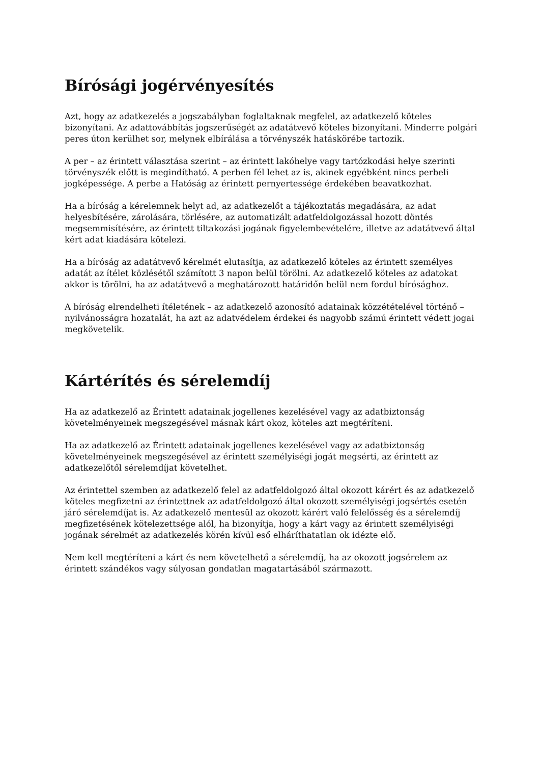Bírósági jogérvényesítés
Azt, hogy az adatkezelés a jogszabályban foglaltaknak megfelel, az adatkezelő köteles bizonyítani. Az adattovábbítás jogszerűségét az adatátvevő köteles bizonyítani. Minderre polgári peres úton kerülhet sor, melynek elbírálása a törvényszék hatáskörébe tartozik.
A per – az érintett választása szerint – az érintett lakóhelye vagy tartózkodási helye szerinti törvényszék előtt is megindítható. A perben fél lehet az is, akinek egyébként nincs perbeli jogképessége. A perbe a Hatóság az érintett pernyertessége érdekében beavatkozhat.
Ha a bíróság a kérelemnek helyt ad, az adatkezelőt a tájékoztatás megadására, az adat helyesbítésére, zárolására, törlésére, az automatizált adatfeldolgozással hozott döntés megsemmisítésére, az érintett tiltakozási jogának figyelembevételére, illetve az adatátvevő által kért adat kiadására kötelezi.
Ha a bíróság az adatátvevő kérelmét elutasítja, az adatkezelő köteles az érintett személyes adatát az ítélet közlésétől számított 3 napon belül törölni. Az adatkezelő köteles az adatokat akkor is törölni, ha az adatátvevő a meghatározott határidőn belül nem fordul bírósághoz.
A bíróság elrendelheti ítéletének – az adatkezelő azonosító adatainak közzétételével történő – nyilvánosságra hozatalát, ha azt az adatvédelem érdekei és nagyobb számú érintett védett jogai megkövetelik.
Kártérítés és sérelemdíj
Ha az adatkezelő az Érintett adatainak jogellenes kezelésével vagy az adatbiztonság követelményeinek megszegésével másnak kárt okoz, köteles azt megtéríteni.
Ha az adatkezelő az Érintett adatainak jogellenes kezelésével vagy az adatbiztonság követelményeinek megszegésével az érintett személyiségi jogát megsérti, az érintett az adatkezelőtől sérelemdíjat követelhet.
Az érintettel szemben az adatkezelő felel az adatfeldolgozó által okozott kárért és az adatkezelő köteles megfizetni az érintettnek az adatfeldolgozó által okozott személyiségi jogsértés esetén járó sérelemdíjat is. Az adatkezelő mentesül az okozott kárért való felelősség és a sérelemdíj megfizetésének kötelezettsége alól, ha bizonyítja, hogy a kárt vagy az érintett személyiségi jogának sérelmét az adatkezelés körén kívül eső elháríthatatlan ok idézte elő.
Nem kell megtéríteni a kárt és nem követelhető a sérelemdíj, ha az okozott jogsérelem az érintett szándékos vagy súlyosan gondatlan magatartásából származott.